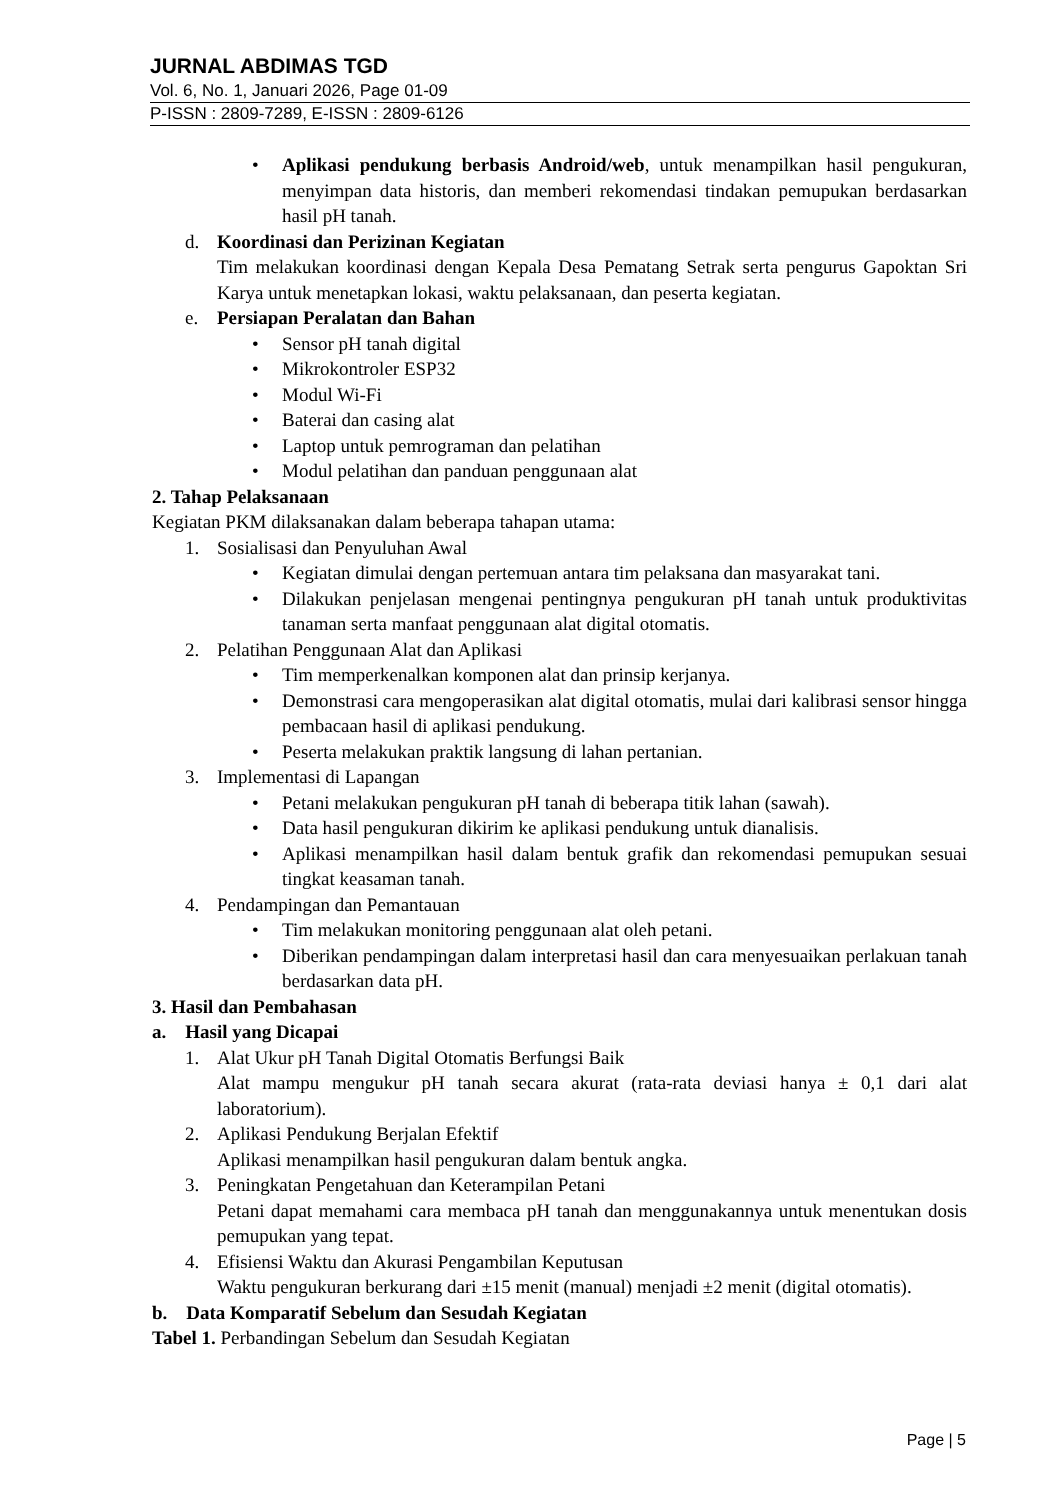JURNAL ABDIMAS TGD
Vol. 6, No. 1, Januari 2026, Page 01-09
P-ISSN : 2809-7289, E-ISSN : 2809-6126
• Aplikasi pendukung berbasis Android/web, untuk menampilkan hasil pengukuran, menyimpan data historis, dan memberi rekomendasi tindakan pemupukan berdasarkan hasil pH tanah.
d. Koordinasi dan Perizinan Kegiatan
Tim melakukan koordinasi dengan Kepala Desa Pematang Setrak serta pengurus Gapoktan Sri Karya untuk menetapkan lokasi, waktu pelaksanaan, dan peserta kegiatan.
e. Persiapan Peralatan dan Bahan
• Sensor pH tanah digital
• Mikrokontroler ESP32
• Modul Wi-Fi
• Baterai dan casing alat
• Laptop untuk pemrograman dan pelatihan
• Modul pelatihan dan panduan penggunaan alat
2. Tahap Pelaksanaan
Kegiatan PKM dilaksanakan dalam beberapa tahapan utama:
1. Sosialisasi dan Penyuluhan Awal
• Kegiatan dimulai dengan pertemuan antara tim pelaksana dan masyarakat tani.
• Dilakukan penjelasan mengenai pentingnya pengukuran pH tanah untuk produktivitas tanaman serta manfaat penggunaan alat digital otomatis.
2. Pelatihan Penggunaan Alat dan Aplikasi
• Tim memperkenalkan komponen alat dan prinsip kerjanya.
• Demonstrasi cara mengoperasikan alat digital otomatis, mulai dari kalibrasi sensor hingga pembacaan hasil di aplikasi pendukung.
• Peserta melakukan praktik langsung di lahan pertanian.
3. Implementasi di Lapangan
• Petani melakukan pengukuran pH tanah di beberapa titik lahan (sawah).
• Data hasil pengukuran dikirim ke aplikasi pendukung untuk dianalisis.
• Aplikasi menampilkan hasil dalam bentuk grafik dan rekomendasi pemupukan sesuai tingkat keasaman tanah.
4. Pendampingan dan Pemantauan
• Tim melakukan monitoring penggunaan alat oleh petani.
• Diberikan pendampingan dalam interpretasi hasil dan cara menyesuaikan perlakuan tanah berdasarkan data pH.
3. Hasil dan Pembahasan
a. Hasil yang Dicapai
1. Alat Ukur pH Tanah Digital Otomatis Berfungsi Baik
Alat mampu mengukur pH tanah secara akurat (rata-rata deviasi hanya ± 0,1 dari alat laboratorium).
2. Aplikasi Pendukung Berjalan Efektif
Aplikasi menampilkan hasil pengukuran dalam bentuk angka.
3. Peningkatan Pengetahuan dan Keterampilan Petani
Petani dapat memahami cara membaca pH tanah dan menggunakannya untuk menentukan dosis pemupukan yang tepat.
4. Efisiensi Waktu dan Akurasi Pengambilan Keputusan
Waktu pengukuran berkurang dari ±15 menit (manual) menjadi ±2 menit (digital otomatis).
b. Data Komparatif Sebelum dan Sesudah Kegiatan
Tabel 1. Perbandingan Sebelum dan Sesudah Kegiatan
Page | 5